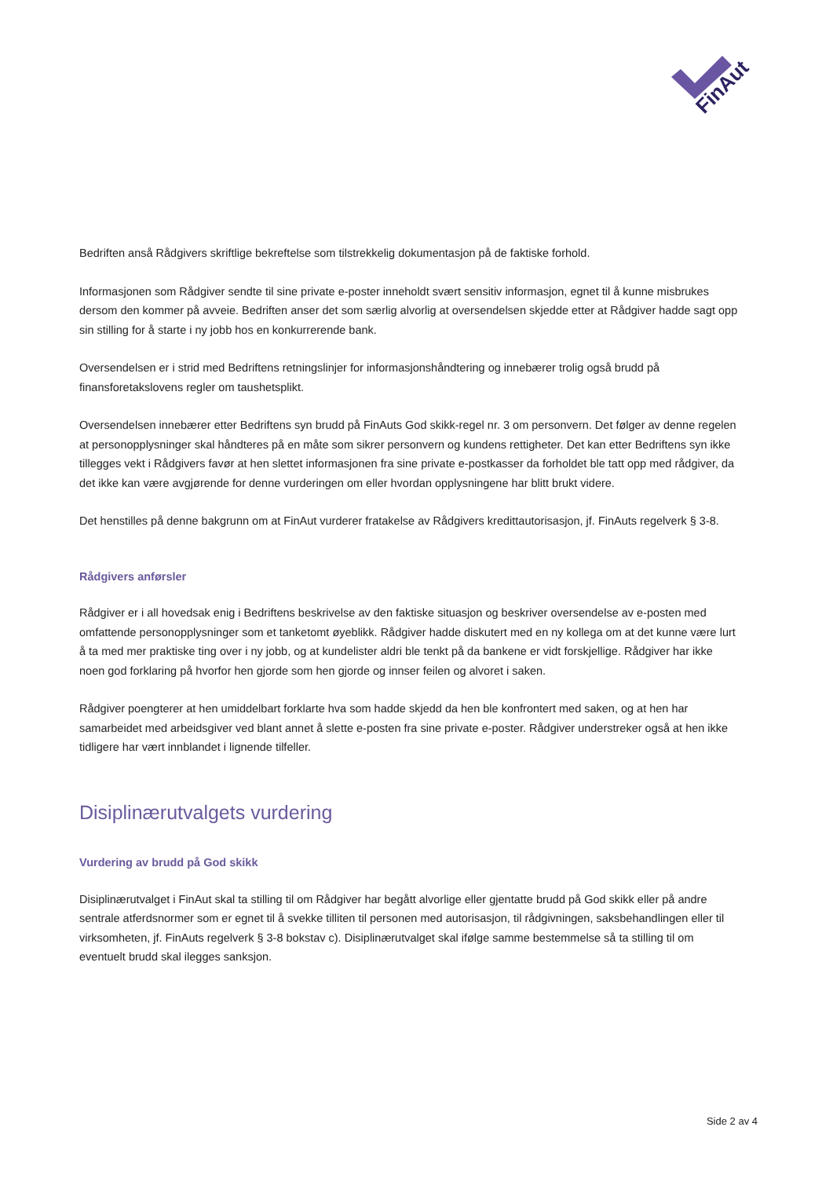FinAut
Bedriften anså Rådgivers skriftlige bekreftelse som tilstrekkelig dokumentasjon på de faktiske forhold.
Informasjonen som Rådgiver sendte til sine private e-poster inneholdt svært sensitiv informasjon, egnet til å kunne misbrukes dersom den kommer på avveie. Bedriften anser det som særlig alvorlig at oversendelsen skjedde etter at Rådgiver hadde sagt opp sin stilling for å starte i ny jobb hos en konkurrerende bank.
Oversendelsen er i strid med Bedriftens retningslinjer for informasjonshåndtering og innebærer trolig også brudd på finansforetakslovens regler om taushetsplikt.
Oversendelsen innebærer etter Bedriftens syn brudd på FinAuts God skikk-regel nr. 3 om personvern. Det følger av denne regelen at personopplysninger skal håndteres på en måte som sikrer personvern og kundens rettigheter. Det kan etter Bedriftens syn ikke tillegges vekt i Rådgivers favør at hen slettet informasjonen fra sine private e-postkasser da forholdet ble tatt opp med rådgiver, da det ikke kan være avgjørende for denne vurderingen om eller hvordan opplysningene har blitt brukt videre.
Det henstilles på denne bakgrunn om at FinAut vurderer fratakelse av Rådgivers kredittautorisasjon, jf. FinAuts regelverk § 3-8.
Rådgivers anførsler
Rådgiver er i all hovedsak enig i Bedriftens beskrivelse av den faktiske situasjon og beskriver oversendelse av e-posten med omfattende personopplysninger som et tanketomt øyeblikk. Rådgiver hadde diskutert med en ny kollega om at det kunne være lurt å ta med mer praktiske ting over i ny jobb, og at kundelister aldri ble tenkt på da bankene er vidt forskjellige. Rådgiver har ikke noen god forklaring på hvorfor hen gjorde som hen gjorde og innser feilen og alvoret i saken.
Rådgiver poengterer at hen umiddelbart forklarte hva som hadde skjedd da hen ble konfrontert med saken, og at hen har samarbeidet med arbeidsgiver ved blant annet å slette e-posten fra sine private e-poster. Rådgiver understreker også at hen ikke tidligere har vært innblandet i lignende tilfeller.
Disiplinærutvalgets vurdering
Vurdering av brudd på God skikk
Disiplinærutvalget i FinAut skal ta stilling til om Rådgiver har begått alvorlige eller gjentatte brudd på God skikk eller på andre sentrale atferdsnormer som er egnet til å svekke tilliten til personen med autorisasjon, til rådgivningen, saksbehandlingen eller til virksomheten, jf. FinAuts regelverk § 3-8 bokstav c). Disiplinærutvalget skal ifølge samme bestemmelse så ta stilling til om eventuelt brudd skal ilegges sanksjon.
Side 2 av 4